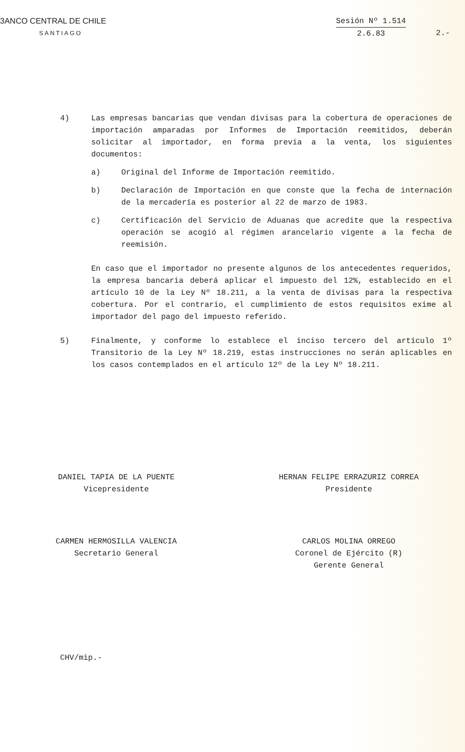3ANCO CENTRAL DE CHILE
SANTIAGO
Sesión Nº 1.514
2.6.83
2.-
4) Las empresas bancarias que vendan divisas para la cobertura de operaciones de importación amparadas por Informes de Importación reemitidos, deberán solicitar al importador, en forma previa a la venta, los siguientes documentos:
a) Original del Informe de Importación reemitido.
b) Declaración de Importación en que conste que la fecha de internación de la mercadería es posterior al 22 de marzo de 1983.
c) Certificación del Servicio de Aduanas que acredite que la respectiva operación se acogió al régimen arancelario vigente a la fecha de reemisión.
En caso que el importador no presente algunos de los antecedentes requeridos, la empresa bancaria deberá aplicar el impuesto del 12%, establecido en el artículo 10 de la Ley Nº 18.211, a la venta de divisas para la respectiva cobertura. Por el contrario, el cumplimiento de estos requisitos exime al importador del pago del impuesto referido.
5) Finalmente, y conforme lo establece el inciso tercero del artículo 1º Transitorio de la Ley Nº 18.219, estas instrucciones no serán aplicables en los casos contemplados en el artículo 12º de la Ley Nº 18.211.
DANIEL TAPIA DE LA PUENTE
Vicepresidente
HERNAN FELIPE ERRAZURIZ CORREA
Presidente
CARMEN HERMOSILLA VALENCIA
Secretario General
CARLOS MOLINA ORREGO
Coronel de Ejército (R)
Gerente General
CHV/mip.-